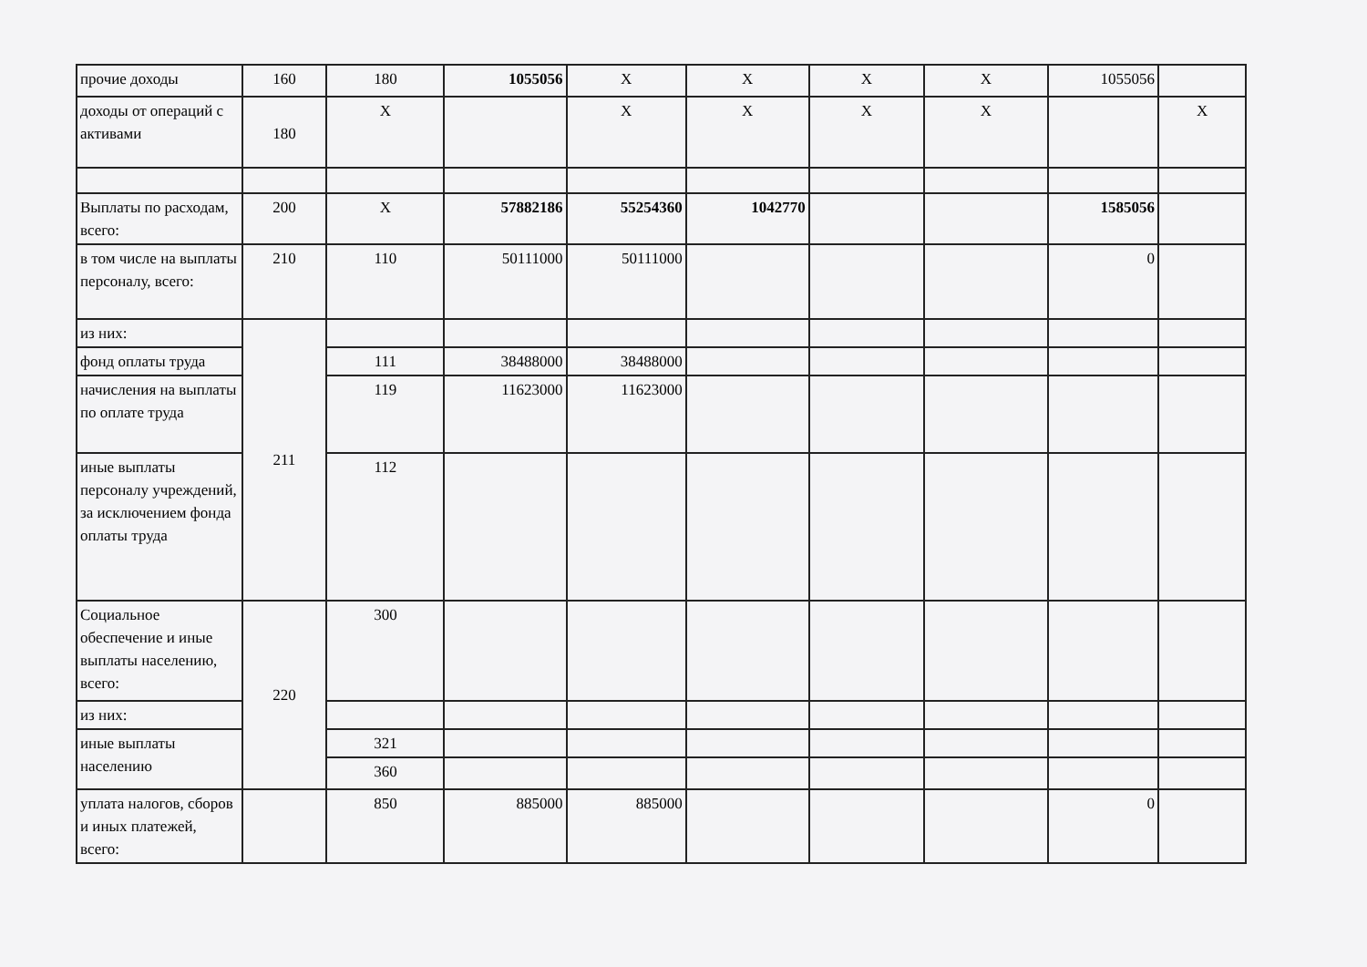| прочие доходы | 160 | 180 | 1055056 | X | X | X | X | 1055056 | |
| доходы от операций с активами | 180 | X | | X | X | X | X | | X |
| Выплаты по расходам, всего: | 200 | X | 57882186 | 55254360 | 1042770 | | | 1585056 | |
| в том числе на выплаты персоналу, всего: | 210 | 110 | 50111000 | 50111000 | | | | 0 | |
| из них: | 211 | | | | | | | | |
| фонд оплаты труда | | 111 | 38488000 | 38488000 | | | | | |
| начисления на выплаты по оплате труда | | 119 | 11623000 | 11623000 | | | | | |
| иные выплаты персоналу учреждений, за исключением фонда оплаты труда | | 112 | | | | | | | |
| Социальное обеспечение и иные выплаты населению, всего: | 220 | 300 | | | | | | | |
| из них: | | | | | | | | | |
| иные выплаты населению | | 321 | | | | | | | |
| | | 360 | | | | | | | |
| уплата налогов, сборов и иных платежей, всего: | | 850 | 885000 | 885000 | | | | 0 | |